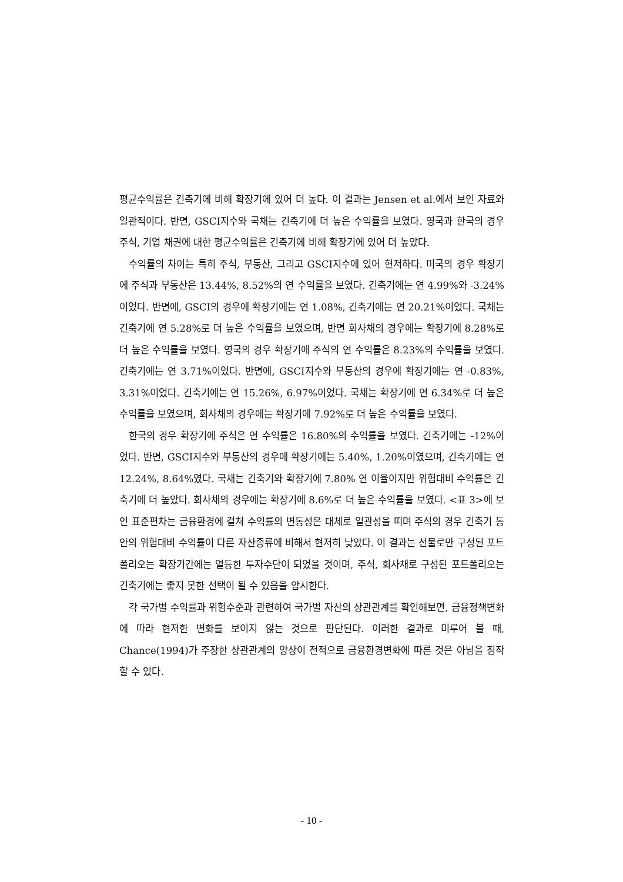평균수익률은 긴축기에 비해 확장기에 있어 더 높다. 이 결과는 Jensen et al.에서 보인 자료와 일관적이다. 반면, GSCI지수와 국채는 긴축기에 더 높은 수익률을 보였다. 영국과 한국의 경우 주식, 기업 채권에 대한 평균수익률은 긴축기에 비해 확장기에 있어 더 높았다.
수익률의 차이는 특히 주식, 부동산, 그리고 GSCI지수에 있어 현저하다. 미국의 경우 확장기에 주식과 부동산은 13.44%, 8.52%의 연 수익률을 보였다. 긴축기에는 연 4.99%와 -3.24%이었다. 반면에, GSCI의 경우에 확장기에는 연 1.08%, 긴축기에는 연 20.21%이었다. 국채는 긴축기에 연 5.28%로 더 높은 수익률을 보였으며, 반면 회사채의 경우에는 확장기에 8.28%로 더 높은 수익률을 보였다. 영국의 경우 확장기에 주식의 연 수익률은 8.23%의 수익률을 보였다. 긴축기에는 연 3.71%이었다. 반면에, GSCI지수와 부동산의 경우에 확장기에는 연 -0.83%, 3.31%이었다. 긴축기에는 연 15.26%, 6.97%이었다. 국채는 확장기에 연 6.34%로 더 높은 수익률을 보였으며, 회사채의 경우에는 확장기에 7.92%로 더 높은 수익률을 보였다.
한국의 경우 확장기에 주식은 연 수익률은 16.80%의 수익률을 보였다. 긴축기에는 -12%이었다. 반면, GSCI지수와 부동산의 경우에 확장기에는 5.40%, 1.20%이였으며, 긴축기에는 연 12.24%, 8.64%였다. 국채는 긴축기와 확장기에 7.80% 연 이율이지만 위험대비 수익률은 긴축기에 더 높았다. 회사채의 경우에는 확장기에 8.6%로 더 높은 수익률을 보였다. <표 3>에 보인 표준편차는 금융환경에 걸쳐 수익률의 변동성은 대체로 일관성을 띠며 주식의 경우 긴축기 동안의 위험대비 수익률이 다른 자산종류에 비해서 현저히 낮았다. 이 결과는 선물로만 구성된 포트폴리오는 확장기간에는 열등한 투자수단이 되었을 것이며, 주식, 회사채로 구성된 포트폴리오는 긴축기에는 좋지 못한 선택이 될 수 있음을 암시한다.
각 국가별 수익률과 위험수준과 관련하여 국가별 자산의 상관관계를 확인해보면, 금융정책변화에 따라 현저한 변화를 보이지 않는 것으로 판단된다. 이러한 결과로 미루어 볼 때, Chance(1994)가 주장한 상관관계의 양상이 전적으로 금융환경변화에 따른 것은 아님을 짐작할 수 있다.
- 10 -